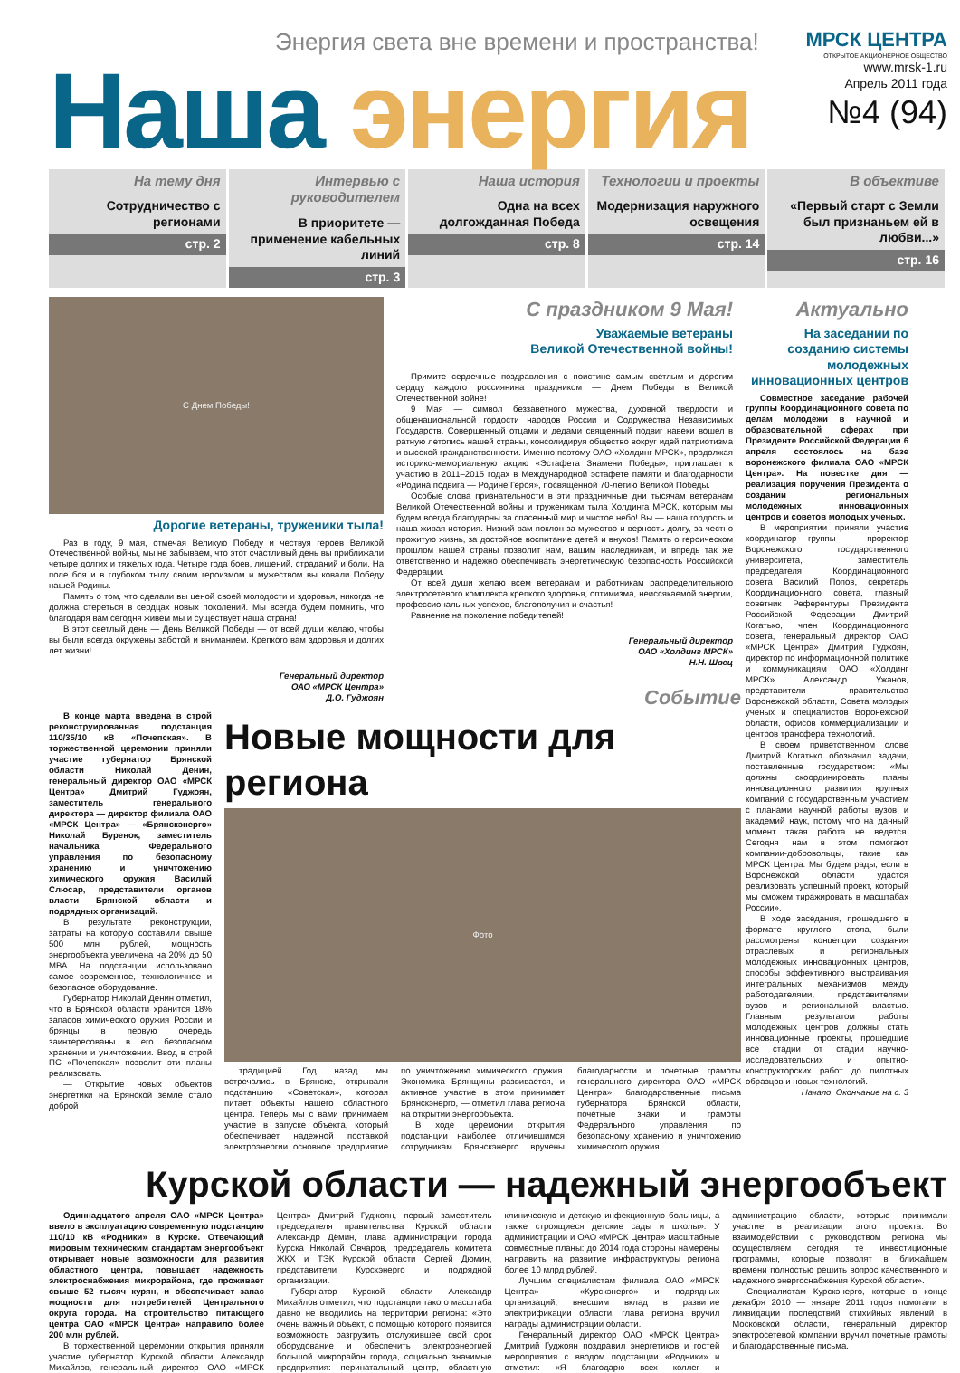Энергия света вне времени и пространства!
Наша энергия
МРСК ЦЕНТРА
ОТКРЫТОЕ АКЦИОНЕРНОЕ ОБЩЕСТВО
www.mrsk-1.ru
Апрель 2011 года
№4 (94)
На тему дня
Сотрудничество с регионами
стр. 2
Интервью с руководителем
В приоритете — применение кабельных линий
стр. 3
Наша история
Одна на всех долгожданная Победа
стр. 8
Технологии и проекты
Модернизация наружного освещения
стр. 14
В объективе
«Первый старт с Земли был признаньем ей в любви...»
стр. 16
С Днем Победы!
Дорогие ветераны, труженики тыла!
Раз в году, 9 мая, отмечая Великую Победу и чествуя героев Великой Отечественной войны, мы не забываем, что этот счастливый день вы приближали четыре долгих и тяжелых года. Четыре года боев, лишений, страданий и боли. На поле боя и в глубоком тылу своим героизмом и мужеством вы ковали Победу нашей Родины.
Память о том, что сделали вы ценой своей молодости и здоровья, никогда не должна стереться в сердцах новых поколений. Мы всегда будем помнить, что благодаря вам сегодня живем мы и существует наша страна!
В этот светлый день — День Великой Победы — от всей души желаю, чтобы вы были всегда окружены заботой и вниманием. Крепкого вам здоровья и долгих лет жизни!
Генеральный директор
ОАО «МРСК Центра»
Д.О. Гуджоян
С праздником 9 Мая!
Уважаемые ветераны
Великой Отечественной войны!
Примите сердечные поздравления с поистине самым светлым и дорогим сердцу каждого россиянина праздником — Днем Победы в Великой Отечественной войне!
9 Мая — символ беззаветного мужества, духовной твердости и общенациональной гордости народов России и Содружества Независимых Государств. Совершенный отцами и дедами священный подвиг навеки вошел в ратную летопись нашей страны, консолидируя общество вокруг идей патриотизма и высокой гражданственности. Именно поэтому ОАО «Холдинг МРСК», продолжая историко-мемориальную акцию «Эстафета Знамени Победы», приглашает к участию в 2011–2015 годах в Международной эстафете памяти и благодарности «Родина подвига — Родине Героя», посвященной 70-летию Великой Победы.
Особые слова признательности в эти праздничные дни тысячам ветеранам Великой Отечественной войны и труженикам тыла Холдинга МРСК, которым мы будем всегда благодарны за спасенный мир и чистое небо! Вы — наша гордость и наша живая история. Низкий вам поклон за мужество и верность долгу, за честно прожитую жизнь, за достойное воспитание детей и внуков! Память о героическом прошлом нашей страны позволит нам, вашим наследникам, и впредь так же ответственно и надежно обеспечивать энергетическую безопасность Российской Федерации.
От всей души желаю всем ветеранам и работникам распределительного электросетевого комплекса крепкого здоровья, оптимизма, неиссякаемой энергии, профессиональных успехов, благополучия и счастья!
Равнение на поколение победителей!
Генеральный директор
ОАО «Холдинг МРСК»
Н.Н. Швец
Актуально
На заседании по созданию системы молодежных инновационных центров
Совместное заседание рабочей группы Координационного совета по делам молодежи в научной и образовательной сферах при Президенте Российской Федерации 6 апреля состоялось на базе воронежского филиала ОАО «МРСК Центра». На повестке дня — реализация поручения Президента о создании региональных молодежных инновационных центров и советов молодых ученых.
В мероприятии приняли участие координатор группы — проректор Воронежского государственного университета, заместитель председателя Координационного совета Василий Попов, секретарь Координационного совета, главный советник Референтуры Президента Российской Федерации Дмитрий Когатько, член Координационного совета, генеральный директор ОАО «МРСК Центра» Дмитрий Гуджоян, директор по информационной политике и коммуникациям ОАО «Холдинг МРСК» Александр Ужанов, представители правительства Воронежской области, Совета молодых ученых и специалистов Воронежской области, офисов коммерциализации и центров трансфера технологий.
В своем приветственном слове Дмитрий Когатько обозначил задачи, поставленные государством: «Мы должны скоординировать планы инновационного развития крупных компаний с государственным участием с планами научной работы вузов и академий наук, потому что на данный момент такая работа не ведется. Сегодня нам в этом помогают компании-добровольцы, такие как МРСК Центра. Мы будем рады, если в Воронежской области удастся реализовать успешный проект, который мы сможем тиражировать в масштабах России».
В ходе заседания, прошедшего в формате круглого стола, были рассмотрены концепции создания отраслевых и региональных молодежных инновационных центров, способы эффективного выстраивания интегральных механизмов между работодателями, представителями вузов и региональной властью. Главным результатом работы молодежных центров должны стать инновационные проекты, прошедшие все стадии от стадии научно-исследовательских и опытно-конструкторских работ до пилотных образцов и новых технологий.
Начало. Окончание на с. 3
Событие
В конце марта введена в строй реконструированная подстанция 110/35/10 кВ «Почепская». В торжественной церемонии приняли участие губернатор Брянской области Николай Денин, генеральный директор ОАО «МРСК Центра» Дмитрий Гуджоян, заместитель генерального директора — директор филиала ОАО «МРСК Центра» — «Брянскэнерго» Николай Буренок, заместитель начальника Федерального управления по безопасному хранению и уничтожению химического оружия Василий Слюсар, представители органов власти Брянской области и подрядных организаций.
В результате реконструкции, затраты на которую составили свыше 500 млн рублей, мощность энергообъекта увеличена на 20% до 50 МВА. На подстанции использовано самое современное, технологичное и безопасное оборудование.
Губернатор Николай Денин отметил, что в Брянской области хранится 18% запасов химического оружия России и брянцы в первую очередь заинтересованы в его безопасном хранении и уничтожении. Ввод в строй ПС «Почепская» позволит эти планы реализовать.
— Открытие новых объектов энергетики на Брянской земле стало доброй
Новые мощности для региона
Фото
традицией. Год назад мы встречались в Брянске, открывали подстанцию «Советская», которая питает объекты нашего областного центра. Теперь мы с вами принимаем участие в запуске объекта, который обеспечивает надежной поставкой электроэнергии основное предприятие по уничтожению химического оружия. Экономика Брянщины развивается, и активное участие в этом принимает Брянскэнерго, — отметил глава региона на открытии энергообъекта.
В ходе церемонии открытия подстанции наиболее отличившимся сотрудникам Брянскэнерго вручены благодарности и почетные грамоты генерального директора ОАО «МРСК Центра», благодарственные письма губернатора Брянской области, почетные знаки и грамоты Федерального управления по безопасному хранению и уничтожению химического оружия.
Курской области — надежный энергообъект
Одиннадцатого апреля ОАО «МРСК Центра» ввело в эксплуатацию современную подстанцию 110/10 кВ «Родники» в Курске. Отвечающий мировым техническим стандартам энергообъект открывает новые возможности для развития областного центра, повышает надежность электроснабжения микрорайона, где проживает свыше 52 тысяч курян, и обеспечивает запас мощности для потребителей Центрального округа города. На строительство питающего центра ОАО «МРСК Центра» направило более 200 млн рублей.
В торжественной церемонии открытия приняли участие губернатор Курской области Александр Михайлов, генеральный директор ОАО «МРСК Центра» Дмитрий Гуджоян, первый заместитель председателя правительства Курской области Александр Дёмин, глава администрации города Курска Николай Овчаров, председатель комитета ЖКХ и ТЭК Курской области Сергей Дюмин, представители Курскэнерго и подрядной организации.
Губернатор Курской области Александр Михайлов отметил, что подстанции такого масштаба давно не вводились на территории региона: «Это очень важный объект, с помощью которого появится возможность разгрузить отслужившее свой срок оборудование и обеспечить электроэнергией большой микрорайон города, социально значимые предприятия: перинатальный центр, областную клиническую и детскую инфекционную больницы, а также строящиеся детские сады и школы». У администрации и ОАО «МРСК Центра» масштабные совместные планы: до 2014 года стороны намерены направить на развитие инфраструктуры региона более 10 млрд рублей.
Лучшим специалистам филиала ОАО «МРСК Центра» — «Курскэнерго» и подрядных организаций, внесшим вклад в развитие электрификации области, глава региона вручил награды администрации области.
Генеральный директор ОАО «МРСК Центра» Дмитрий Гуджоян поздравил энергетиков и гостей мероприятия с вводом подстанции «Родники» и отметил: «Я благодарю всех коллег и администрацию области, которые принимали участие в реализации этого проекта. Во взаимодействии с руководством региона мы осуществляем сегодня те инвестиционные программы, которые позволят в ближайшем времени полностью решить вопрос качественного и надежного энергоснабжения Курской области».
Специалистам Курскэнерго, которые в конце декабря 2010 — январе 2011 годов помогали в ликвидации последствий стихийных явлений в Московской области, генеральный директор электросетевой компании вручил почетные грамоты и благодарственные письма.